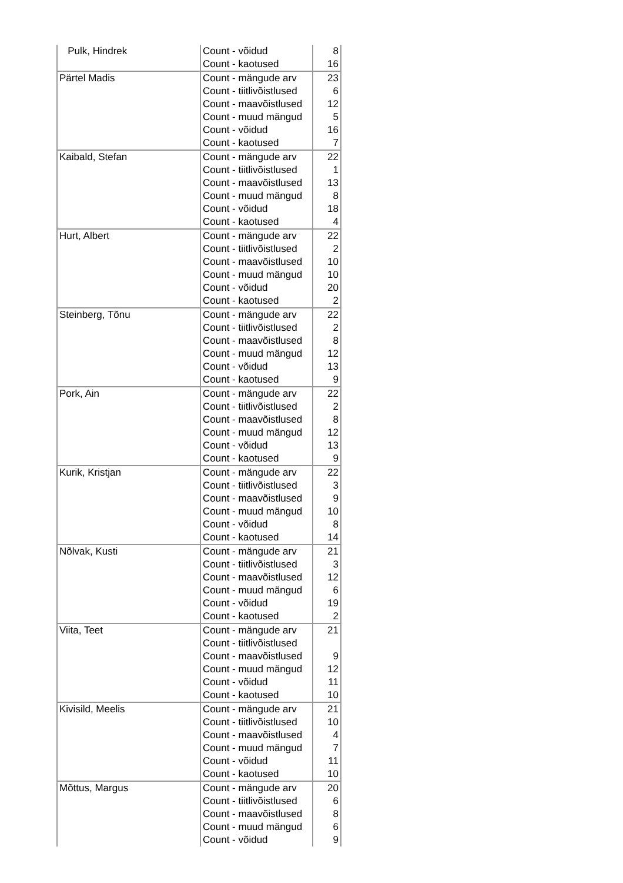| Pulk, Hindrek | Count - võidud | 8 |
| | Count - kaotused | 16 |
| Pärtel Madis | Count - mängude arv | 23 |
| | Count - tiitlivõistlused | 6 |
| | Count - maavõistlused | 12 |
| | Count - muud mängud | 5 |
| | Count - võidud | 16 |
| | Count - kaotused | 7 |
| Kaibald, Stefan | Count - mängude arv | 22 |
| | Count - tiitlivõistlused | 1 |
| | Count - maavõistlused | 13 |
| | Count - muud mängud | 8 |
| | Count - võidud | 18 |
| | Count - kaotused | 4 |
| Hurt, Albert | Count - mängude arv | 22 |
| | Count - tiitlivõistlused | 2 |
| | Count - maavõistlused | 10 |
| | Count - muud mängud | 10 |
| | Count - võidud | 20 |
| | Count - kaotused | 2 |
| Steinberg, Tõnu | Count - mängude arv | 22 |
| | Count - tiitlivõistlused | 2 |
| | Count - maavõistlused | 8 |
| | Count - muud mängud | 12 |
| | Count - võidud | 13 |
| | Count - kaotused | 9 |
| Pork, Ain | Count - mängude arv | 22 |
| | Count - tiitlivõistlused | 2 |
| | Count - maavõistlused | 8 |
| | Count - muud mängud | 12 |
| | Count - võidud | 13 |
| | Count - kaotused | 9 |
| Kurik, Kristjan | Count - mängude arv | 22 |
| | Count - tiitlivõistlused | 3 |
| | Count - maavõistlused | 9 |
| | Count - muud mängud | 10 |
| | Count - võidud | 8 |
| | Count - kaotused | 14 |
| Nõlvak, Kusti | Count - mängude arv | 21 |
| | Count - tiitlivõistlused | 3 |
| | Count - maavõistlused | 12 |
| | Count - muud mängud | 6 |
| | Count - võidud | 19 |
| | Count - kaotused | 2 |
| Viita, Teet | Count - mängude arv | 21 |
| | Count - tiitlivõistlused | |
| | Count - maavõistlused | 9 |
| | Count - muud mängud | 12 |
| | Count - võidud | 11 |
| | Count - kaotused | 10 |
| Kivisild, Meelis | Count - mängude arv | 21 |
| | Count - tiitlivõistlused | 10 |
| | Count - maavõistlused | 4 |
| | Count - muud mängud | 7 |
| | Count - võidud | 11 |
| | Count - kaotused | 10 |
| Mõttus, Margus | Count - mängude arv | 20 |
| | Count - tiitlivõistlused | 6 |
| | Count - maavõistlused | 8 |
| | Count - muud mängud | 6 |
| | Count - võidud | 9 |